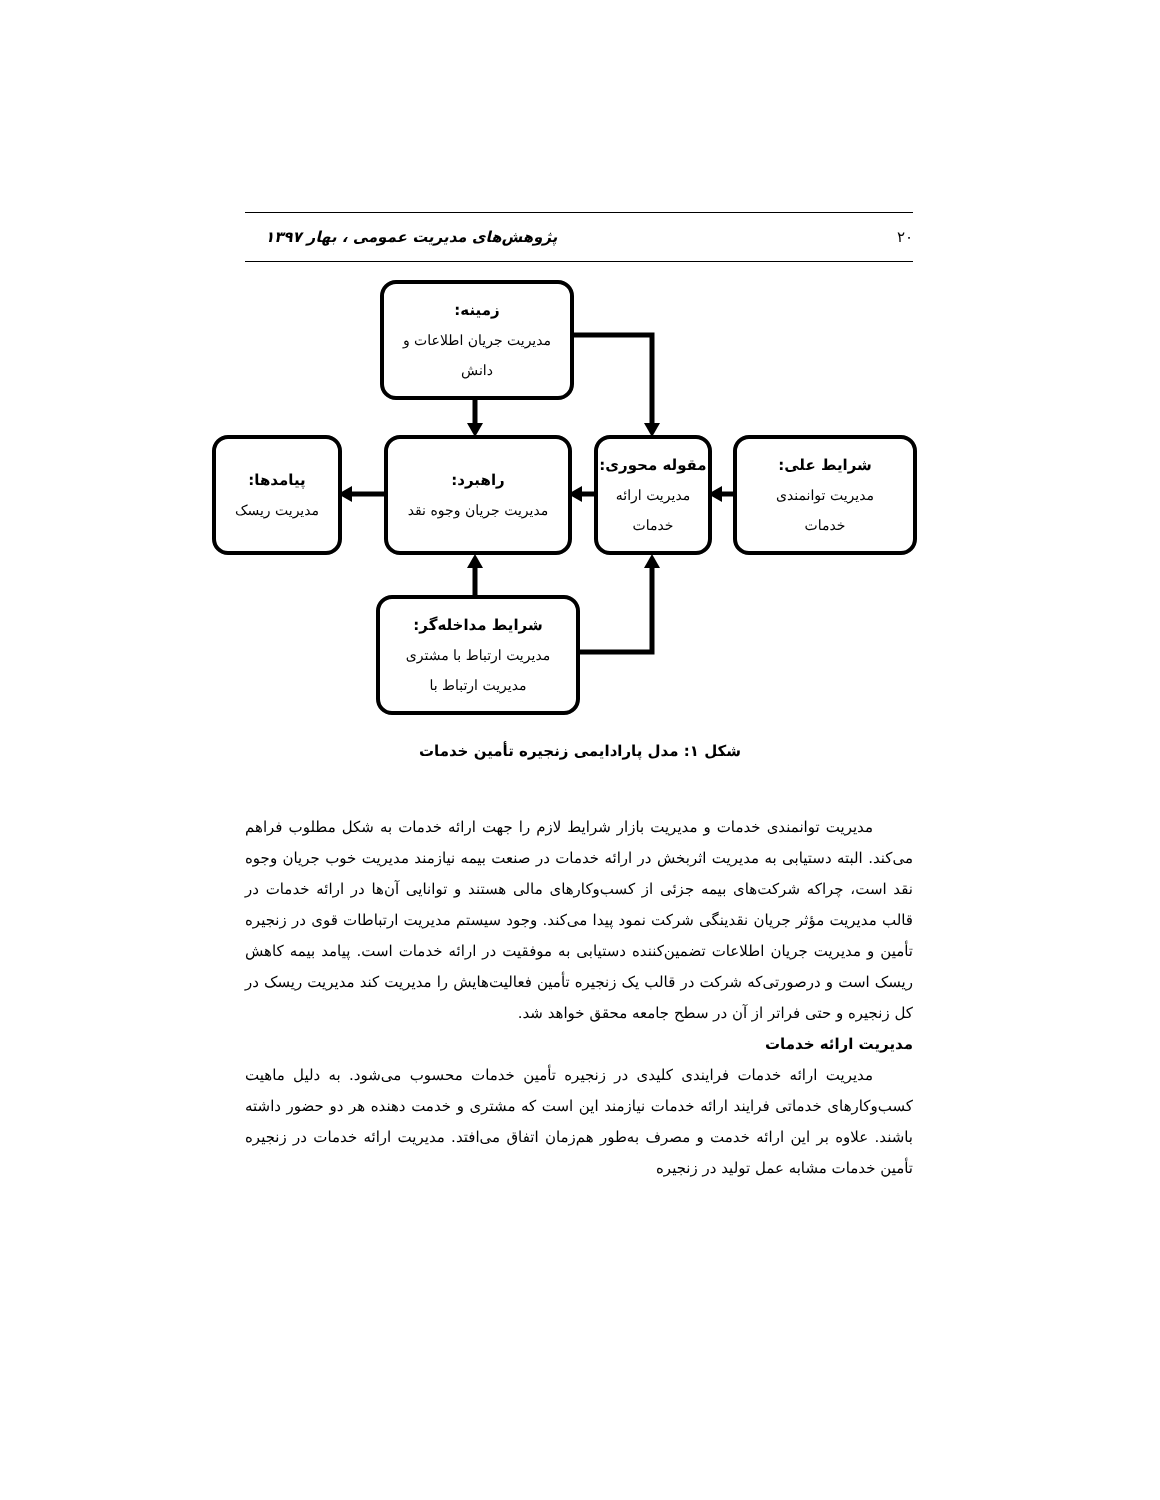۲۰ پژوهش‌های مدیریت عمومی ، بهار ۱۳۹۷
زمینه:
مدیریت جریان اطلاعات و
دانش
پیامدها:
مدیریت ریسک
راهبرد:
مدیریت جریان وجوه نقد
مقوله محوری:
مدیریت ارائه
خدمات
شرایط علی:
مدیریت توانمندی
خدمات
شرایط مداخله‌گر:
مدیریت ارتباط با مشتری
مدیریت ارتباط با
شکل ۱: مدل پارادایمی زنجیره تأمین خدمات
مدیریت توانمندی خدمات و مدیریت بازار شرایط لازم را جهت ارائه خدمات به شکل مطلوب فراهم می‌کند. البته دستیابی به مدیریت اثربخش در ارائه خدمات در صنعت بیمه نیازمند مدیریت خوب جریان وجوه نقد است، چراکه شرکت‌های بیمه جزئی از کسب‌وکارهای مالی هستند و توانایی آن‌ها در ارائه خدمات در قالب مدیریت مؤثر جریان نقدینگی شرکت نمود پیدا می‌کند. وجود سیستم مدیریت ارتباطات قوی در زنجیره تأمین و مدیریت جریان اطلاعات تضمین‌کننده دستیابی به موفقیت در ارائه خدمات است. پیامد بیمه کاهش ریسک است و درصورتی‌که شرکت در قالب یک زنجیره تأمین فعالیت‌هایش را مدیریت کند مدیریت ریسک در کل زنجیره و حتی فراتر از آن در سطح جامعه محقق خواهد شد.
مدیریت ارائه خدمات
مدیریت ارائه خدمات فرایندی کلیدی در زنجیره تأمین خدمات محسوب می‌شود. به دلیل ماهیت کسب‌وکارهای خدماتی فرایند ارائه خدمات نیازمند این است که مشتری و خدمت دهنده هر دو حضور داشته باشند. علاوه بر این ارائه خدمت و مصرف به‌طور هم‌زمان اتفاق می‌افتد. مدیریت ارائه خدمات در زنجیره تأمین خدمات مشابه عمل تولید در زنجیره